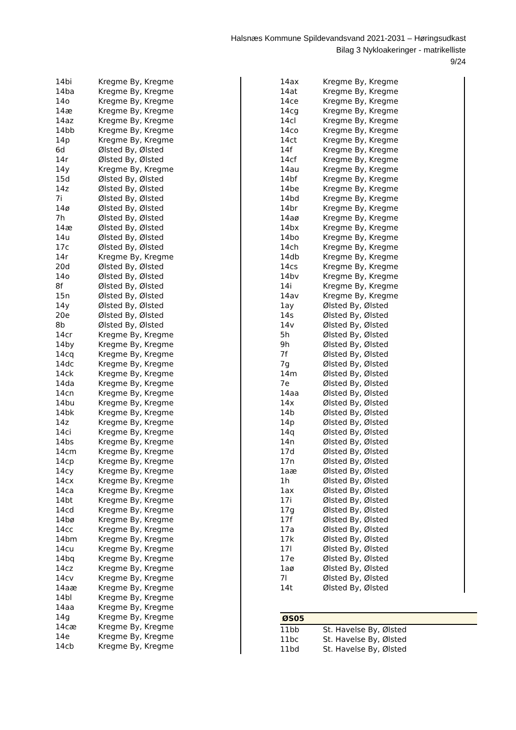Halsnæs Kommune Spildevandsvand 2021-2031 – Høringsudkast
Bilag 3 Nykloakeringer - matrikelliste
9/24
| 14bi | Kregme By, Kregme |
| 14ba | Kregme By, Kregme |
| 14o | Kregme By, Kregme |
| 14æ | Kregme By, Kregme |
| 14az | Kregme By, Kregme |
| 14bb | Kregme By, Kregme |
| 14p | Kregme By, Kregme |
| 6d | Ølsted By, Ølsted |
| 14r | Ølsted By, Ølsted |
| 14y | Kregme By, Kregme |
| 15d | Ølsted By, Ølsted |
| 14z | Ølsted By, Ølsted |
| 7i | Ølsted By, Ølsted |
| 14ø | Ølsted By, Ølsted |
| 7h | Ølsted By, Ølsted |
| 14æ | Ølsted By, Ølsted |
| 14u | Ølsted By, Ølsted |
| 17c | Ølsted By, Ølsted |
| 14r | Kregme By, Kregme |
| 20d | Ølsted By, Ølsted |
| 14o | Ølsted By, Ølsted |
| 8f | Ølsted By, Ølsted |
| 15n | Ølsted By, Ølsted |
| 14y | Ølsted By, Ølsted |
| 20e | Ølsted By, Ølsted |
| 8b | Ølsted By, Ølsted |
| 14cr | Kregme By, Kregme |
| 14by | Kregme By, Kregme |
| 14cq | Kregme By, Kregme |
| 14dc | Kregme By, Kregme |
| 14ck | Kregme By, Kregme |
| 14da | Kregme By, Kregme |
| 14cn | Kregme By, Kregme |
| 14bu | Kregme By, Kregme |
| 14bk | Kregme By, Kregme |
| 14z | Kregme By, Kregme |
| 14ci | Kregme By, Kregme |
| 14bs | Kregme By, Kregme |
| 14cm | Kregme By, Kregme |
| 14cp | Kregme By, Kregme |
| 14cy | Kregme By, Kregme |
| 14cx | Kregme By, Kregme |
| 14ca | Kregme By, Kregme |
| 14bt | Kregme By, Kregme |
| 14cd | Kregme By, Kregme |
| 14bø | Kregme By, Kregme |
| 14cc | Kregme By, Kregme |
| 14bm | Kregme By, Kregme |
| 14cu | Kregme By, Kregme |
| 14bq | Kregme By, Kregme |
| 14cz | Kregme By, Kregme |
| 14cv | Kregme By, Kregme |
| 14aæ | Kregme By, Kregme |
| 14bl | Kregme By, Kregme |
| 14aa | Kregme By, Kregme |
| 14g | Kregme By, Kregme |
| 14cæ | Kregme By, Kregme |
| 14e | Kregme By, Kregme |
| 14cb | Kregme By, Kregme |
| 14ax | Kregme By, Kregme |
| 14at | Kregme By, Kregme |
| 14ce | Kregme By, Kregme |
| 14cg | Kregme By, Kregme |
| 14cl | Kregme By, Kregme |
| 14co | Kregme By, Kregme |
| 14ct | Kregme By, Kregme |
| 14f | Kregme By, Kregme |
| 14cf | Kregme By, Kregme |
| 14au | Kregme By, Kregme |
| 14bf | Kregme By, Kregme |
| 14be | Kregme By, Kregme |
| 14bd | Kregme By, Kregme |
| 14br | Kregme By, Kregme |
| 14aø | Kregme By, Kregme |
| 14bx | Kregme By, Kregme |
| 14bo | Kregme By, Kregme |
| 14ch | Kregme By, Kregme |
| 14db | Kregme By, Kregme |
| 14cs | Kregme By, Kregme |
| 14bv | Kregme By, Kregme |
| 14i | Kregme By, Kregme |
| 14av | Kregme By, Kregme |
| 1ay | Ølsted By, Ølsted |
| 14s | Ølsted By, Ølsted |
| 14v | Ølsted By, Ølsted |
| 5h | Ølsted By, Ølsted |
| 9h | Ølsted By, Ølsted |
| 7f | Ølsted By, Ølsted |
| 7g | Ølsted By, Ølsted |
| 14m | Ølsted By, Ølsted |
| 7e | Ølsted By, Ølsted |
| 14aa | Ølsted By, Ølsted |
| 14x | Ølsted By, Ølsted |
| 14b | Ølsted By, Ølsted |
| 14p | Ølsted By, Ølsted |
| 14q | Ølsted By, Ølsted |
| 14n | Ølsted By, Ølsted |
| 17d | Ølsted By, Ølsted |
| 17n | Ølsted By, Ølsted |
| 1aæ | Ølsted By, Ølsted |
| 1h | Ølsted By, Ølsted |
| 1ax | Ølsted By, Ølsted |
| 17i | Ølsted By, Ølsted |
| 17g | Ølsted By, Ølsted |
| 17f | Ølsted By, Ølsted |
| 17a | Ølsted By, Ølsted |
| 17k | Ølsted By, Ølsted |
| 17l | Ølsted By, Ølsted |
| 17e | Ølsted By, Ølsted |
| 1aø | Ølsted By, Ølsted |
| 7l | Ølsted By, Ølsted |
| 14t | Ølsted By, Ølsted |
| ØS05 | |
| --- | --- |
| 11bb | St. Havelse By, Ølsted |
| 11bc | St. Havelse By, Ølsted |
| 11bd | St. Havelse By, Ølsted |